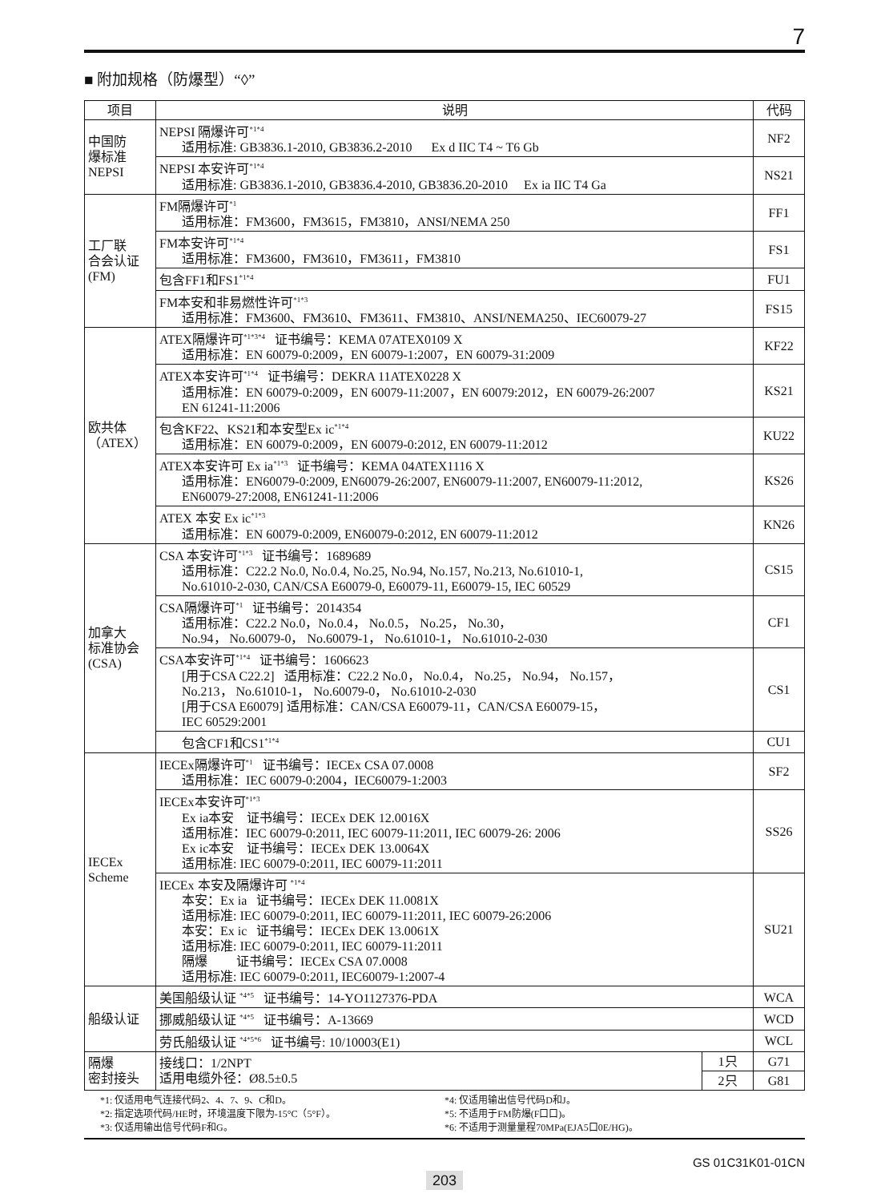7
■ 附加规格（防爆型）“◊”
| 项目 | 说明 | | 代码 |
| --- | --- | --- | --- |
| 中国防 爆标准 NEPSI | NEPSI 隔爆许可<sup>*1*4</sup> 适用标准: GB3836.1-2010, GB3836.2-2010 Ex d IIC T4 ~ T6 Gb | | NF2 |
| | NEPSI 本安许可<sup>*1*4</sup> 适用标准: GB3836.1-2010, GB3836.4-2010, GB3836.20-2010 Ex ia IIC T4 Ga | | NS21 |
| 工厂联 合会认证 (FM) | FM隔爆许可<sup>*1</sup> 适用标准：FM3600，FM3615，FM3810，ANSI/NEMA 250 | | FF1 |
| | FM本安许可<sup>*1*4</sup> 适用标准：FM3600，FM3610，FM3611，FM3810 | | FS1 |
| | 包含FF1和FS1<sup>*1*4</sup> | | FU1 |
| | FM本安和非易燃性许可<sup>*1*3</sup> 适用标准：FM3600、FM3610、FM3611、FM3810、ANSI/NEMA250、IEC60079-27 | | FS15 |
| 欧共体 （ATEX） | ATEX隔爆许可<sup>*1*3*4</sup> 证书编号：KEMA 07ATEX0109 X 适用标准：EN 60079-0:2009，EN 60079-1:2007，EN 60079-31:2009 | | KF22 |
| | ATEX本安许可<sup>*1*4</sup> 证书编号：DEKRA 11ATEX0228 X 适用标准：EN 60079-0:2009，EN 60079-11:2007，EN 60079:2012，EN 60079-26:2007 EN 61241-11:2006 | | KS21 |
| | 包含KF22、KS21和本安型Ex ic<sup>*1*4</sup> 适用标准：EN 60079-0:2009，EN 60079-0:2012, EN 60079-11:2012 | | KU22 |
| | ATEX本安许可 Ex ia<sup>*1*3</sup> 证书编号：KEMA 04ATEX1116 X 适用标准：EN60079-0:2009, EN60079-26:2007, EN60079-11:2007, EN60079-11:2012, EN60079-27:2008, EN61241-11:2006 | | KS26 |
| | ATEX 本安 Ex ic<sup>*1*3</sup> 适用标准：EN 60079-0:2009, EN60079-0:2012, EN 60079-11:2012 | | KN26 |
| 加拿大 标准协会 (CSA) | CSA 本安许可<sup>*1*3</sup> 证书编号：1689689 适用标准：C22.2 No.0, No.0.4, No.25, No.94, No.157, No.213, No.61010-1, No.61010-2-030, CAN/CSA E60079-0, E60079-11, E60079-15, IEC 60529 | | CS15 |
| | CSA隔爆许可<sup>*1</sup> 证书编号：2014354 适用标准：C22.2 No.0，No.0.4， No.0.5， No.25， No.30， No.94， No.60079-0， No.60079-1， No.61010-1， No.61010-2-030 | | CF1 |
| | CSA本安许可<sup>*1*4</sup> 证书编号：1606623 [用于CSA C22.2] 适用标准：C22.2 No.0， No.0.4， No.25， No.94， No.157， No.213， No.61010-1， No.60079-0， No.61010-2-030 [用于CSA E60079] 适用标准：CAN/CSA E60079-11，CAN/CSA E60079-15， IEC 60529:2001 | | CS1 |
| | 包含CF1和CS1<sup>*1*4</sup> | | CU1 |
| IECEx Scheme | IECEx隔爆许可<sup>*1</sup> 证书编号：IECEx CSA 07.0008 适用标准：IEC 60079-0:2004，IEC60079-1:2003 | | SF2 |
| | IECEx本安许可<sup>*1*3</sup> Ex ia本安 证书编号：IECEx DEK 12.0016X 适用标准：IEC 60079-0:2011, IEC 60079-11:2011, IEC 60079-26: 2006 Ex ic本安 证书编号：IECEx DEK 13.0064X 适用标准: IEC 60079-0:2011, IEC 60079-11:2011 | | SS26 |
| | IECEx 本安及隔爆许可 <sup>*1*4</sup> 本安：Ex ia 证书编号：IECEx DEK 11.0081X 适用标准: IEC 60079-0:2011, IEC 60079-11:2011, IEC 60079-26:2006 本安：Ex ic 证书编号：IECEx DEK 13.0061X 适用标准: IEC 60079-0:2011, IEC 60079-11:2011 隔爆 证书编号：IECEx CSA 07.0008 适用标准: IEC 60079-0:2011, IEC60079-1:2007-4 | | SU21 |
| 船级认证 | 美国船级认证 <sup>*4*5</sup> 证书编号：14-YO1127376-PDA | | WCA |
| | 挪威船级认证 <sup>*4*5</sup> 证书编号：A-13669 | | WCD |
| | 劳氏船级认证 <sup>*4*5*6</sup> 证书编号: 10/10003(E1) | | WCL |
| 隔爆 密封接头 | 接线口：1/2NPT 适用电缆外径：Ø8.5±0.5 | 1只 | G71 |
| | | 2只 | G81 |
*1: 仅适用电气连接代码2、4、7、9、C和D。
*2: 指定选项代码/HE时，环境温度下限为-15°C（5°F）。
*3: 仅适用输出信号代码F和G。
*4: 仅适用输出信号代码D和J。
*5: 不适用于FM防爆(F口口)。
*6: 不适用于测量量程70MPa(EJA5口0E/HG)。
GS 01C31K01-01CN
203